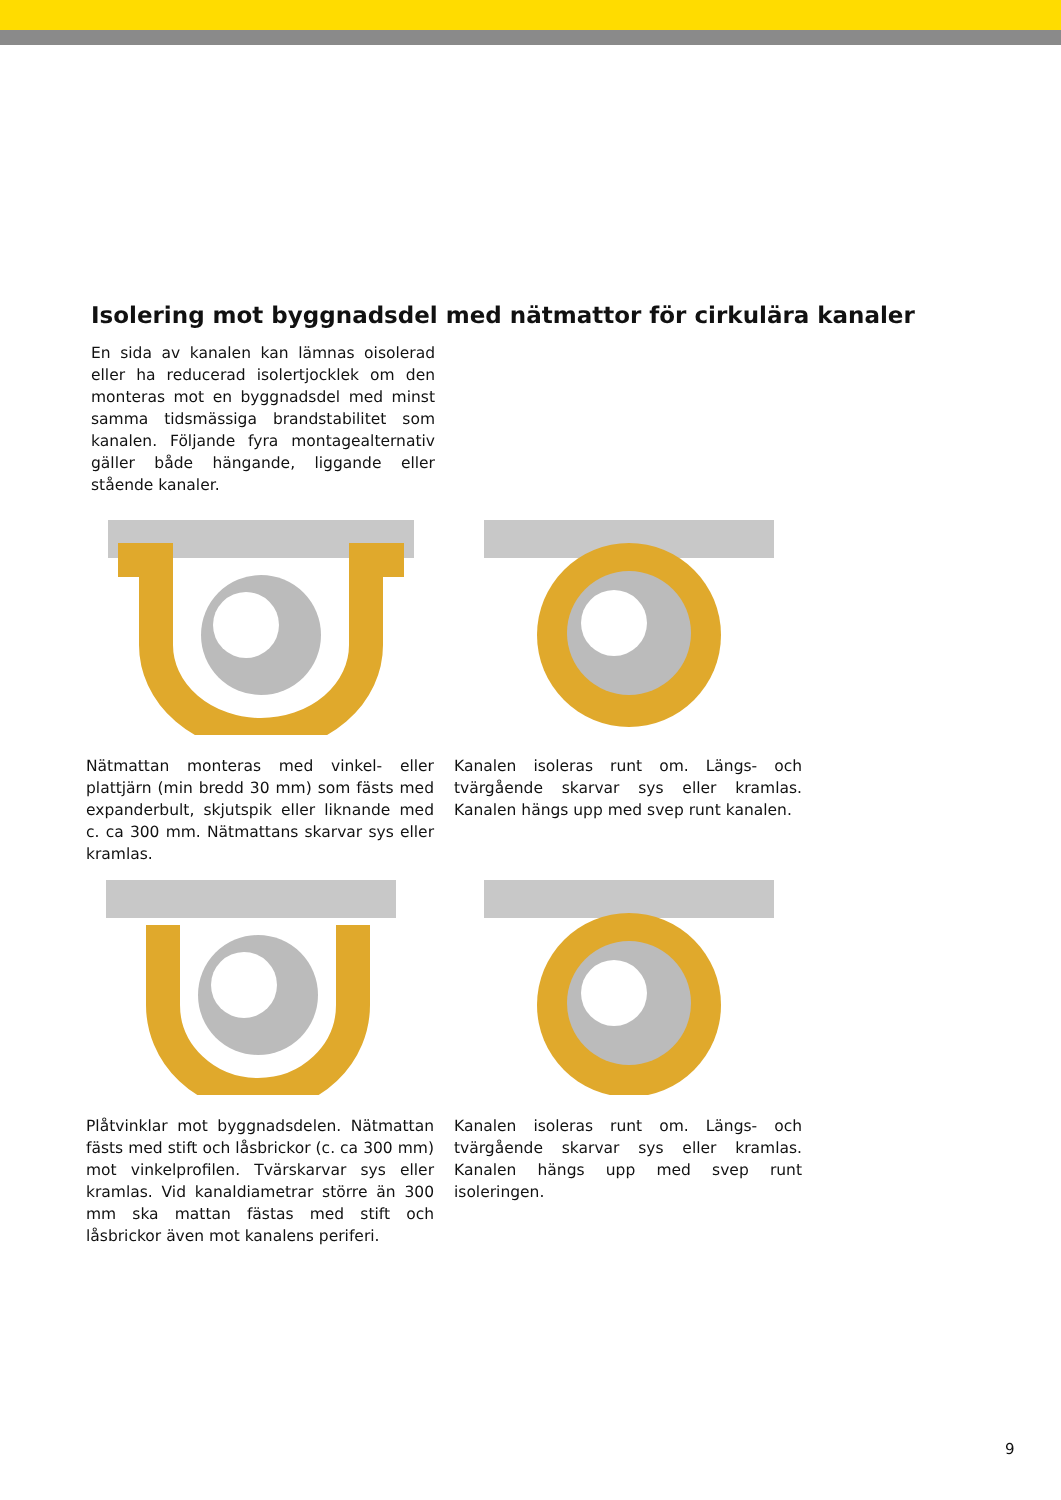Isolering mot byggnadsdel med nätmattor för cirkulära kanaler
En sida av kanalen kan lämnas oisolerad eller ha reducerad isolertjocklek om den monteras mot en byggnadsdel med minst samma tidsmässiga brandstabilitet som kanalen. Följande fyra montagealternativ gäller både hängande, liggande eller stående kanaler.
Nätmattan monteras med vinkel- eller plattjärn (min bredd 30 mm) som fästs med expanderbult, skjutspik eller liknande med c. ca 300 mm. Nätmattans skarvar sys eller kramlas.
Kanalen isoleras runt om. Längs- och tvärgående skarvar sys eller kramlas. Kanalen hängs upp med svep runt kanalen.
Plåtvinklar mot byggnadsdelen. Nätmattan fästs med stift och låsbrickor (c. ca 300 mm) mot vinkelprofilen. Tvärskarvar sys eller kramlas. Vid kanaldiametrar större än 300 mm ska mattan fästas med stift och låsbrickor även mot kanalens periferi.
Kanalen isoleras runt om. Längs- och tvärgående skarvar sys eller kramlas. Kanalen hängs upp med svep runt isoleringen.
9